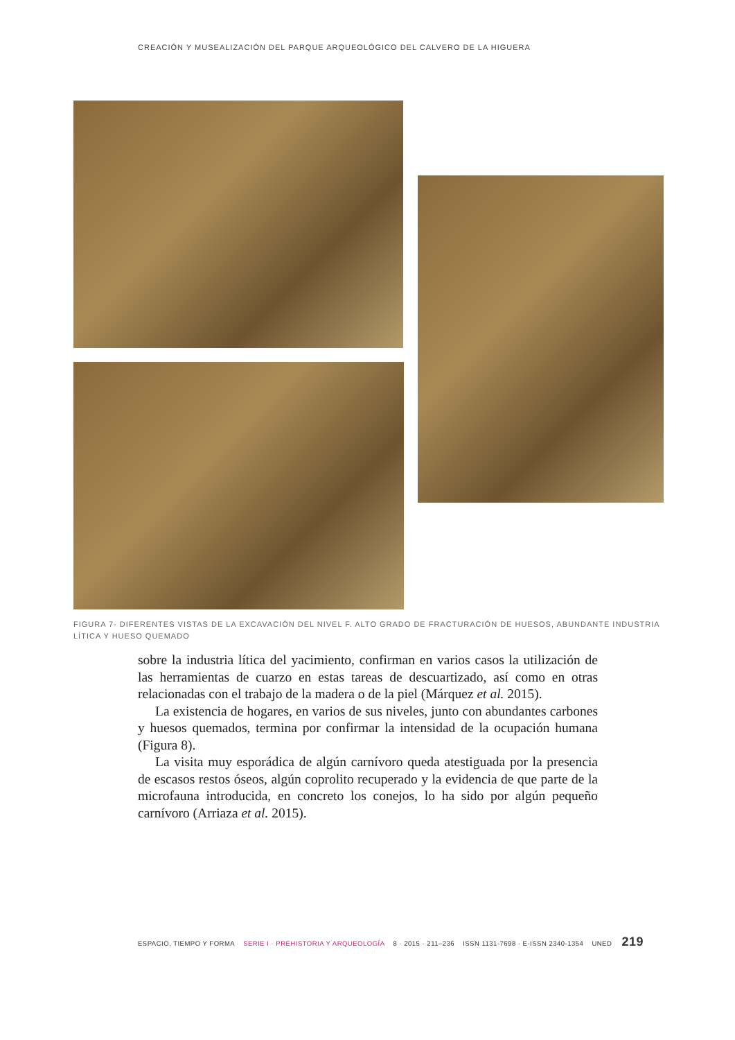CREACIÓN Y MUSEALIZACIÓN DEL PARQUE ARQUEOLÓGICO DEL CALVERO DE LA HIGUERA
FIGURA 7- DIFERENTES VISTAS DE LA EXCAVACIÓN DEL NIVEL F. ALTO GRADO DE FRACTURACIÓN DE HUESOS, ABUNDANTE INDUSTRIA LÍTICA Y HUESO QUEMADO
sobre la industria lítica del yacimiento, confirman en varios casos la utilización de las herramientas de cuarzo en estas tareas de descuartizado, así como en otras relacionadas con el trabajo de la madera o de la piel (Márquez et al. 2015).
La existencia de hogares, en varios de sus niveles, junto con abundantes carbones y huesos quemados, termina por confirmar la intensidad de la ocupación humana (Figura 8).
La visita muy esporádica de algún carnívoro queda atestiguada por la presencia de escasos restos óseos, algún coprolito recuperado y la evidencia de que parte de la microfauna introducida, en concreto los conejos, lo ha sido por algún pequeño carnívoro (Arriaza et al. 2015).
ESPACIO, TIEMPO Y FORMA SERIE I · PREHISTORIA Y ARQUEOLOGÍA 8 · 2015 · 211–236 ISSN 1131-7698 · E-ISSN 2340-1354 UNED 219